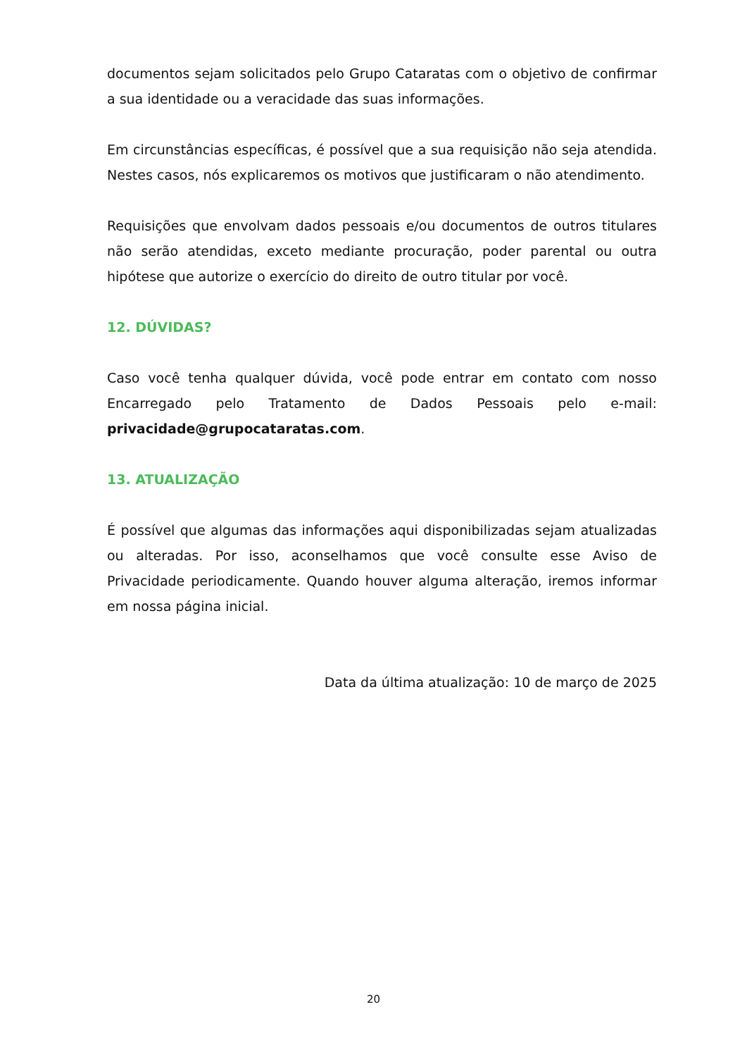documentos sejam solicitados pelo Grupo Cataratas com o objetivo de confirmar a sua identidade ou a veracidade das suas informações.
Em circunstâncias específicas, é possível que a sua requisição não seja atendida. Nestes casos, nós explicaremos os motivos que justificaram o não atendimento.
Requisições que envolvam dados pessoais e/ou documentos de outros titulares não serão atendidas, exceto mediante procuração, poder parental ou outra hipótese que autorize o exercício do direito de outro titular por você.
12. DÚVIDAS?
Caso você tenha qualquer dúvida, você pode entrar em contato com nosso Encarregado pelo Tratamento de Dados Pessoais pelo e-mail: privacidade@grupocataratas.com.
13. ATUALIZAÇÃO
É possível que algumas das informações aqui disponibilizadas sejam atualizadas ou alteradas. Por isso, aconselhamos que você consulte esse Aviso de Privacidade periodicamente. Quando houver alguma alteração, iremos informar em nossa página inicial.
Data da última atualização: 10 de março de 2025
20